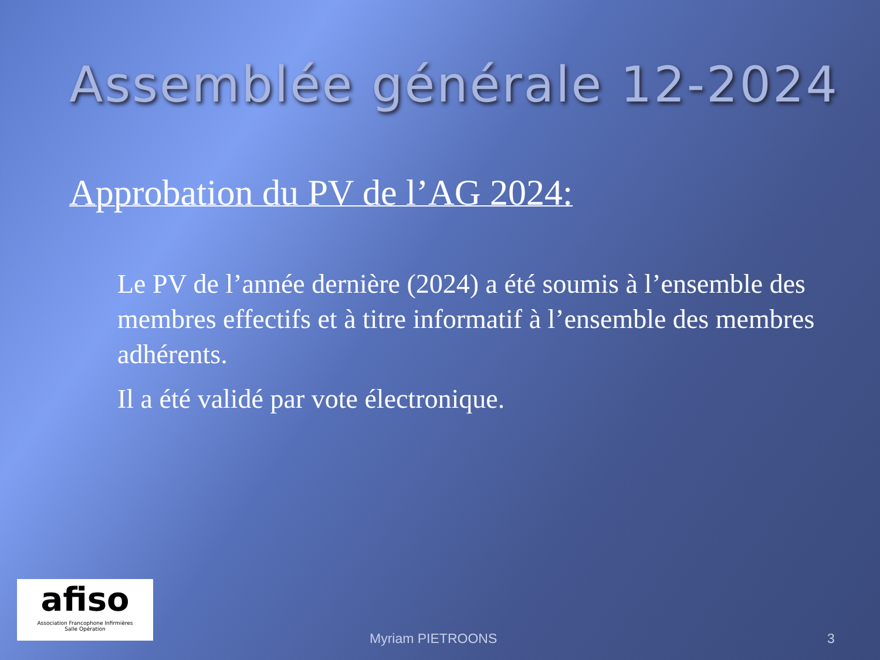Assemblée générale 12-2024
Approbation du PV de l’AG 2024:
Le PV de l’année dernière (2024) a été soumis à l’ensemble des membres effectifs et à titre informatif à l’ensemble des membres adhérents.
Il a été validé par vote électronique.
afiso
Association Francophone Infirmières
Salle Opération
Myriam PIETROONS 3